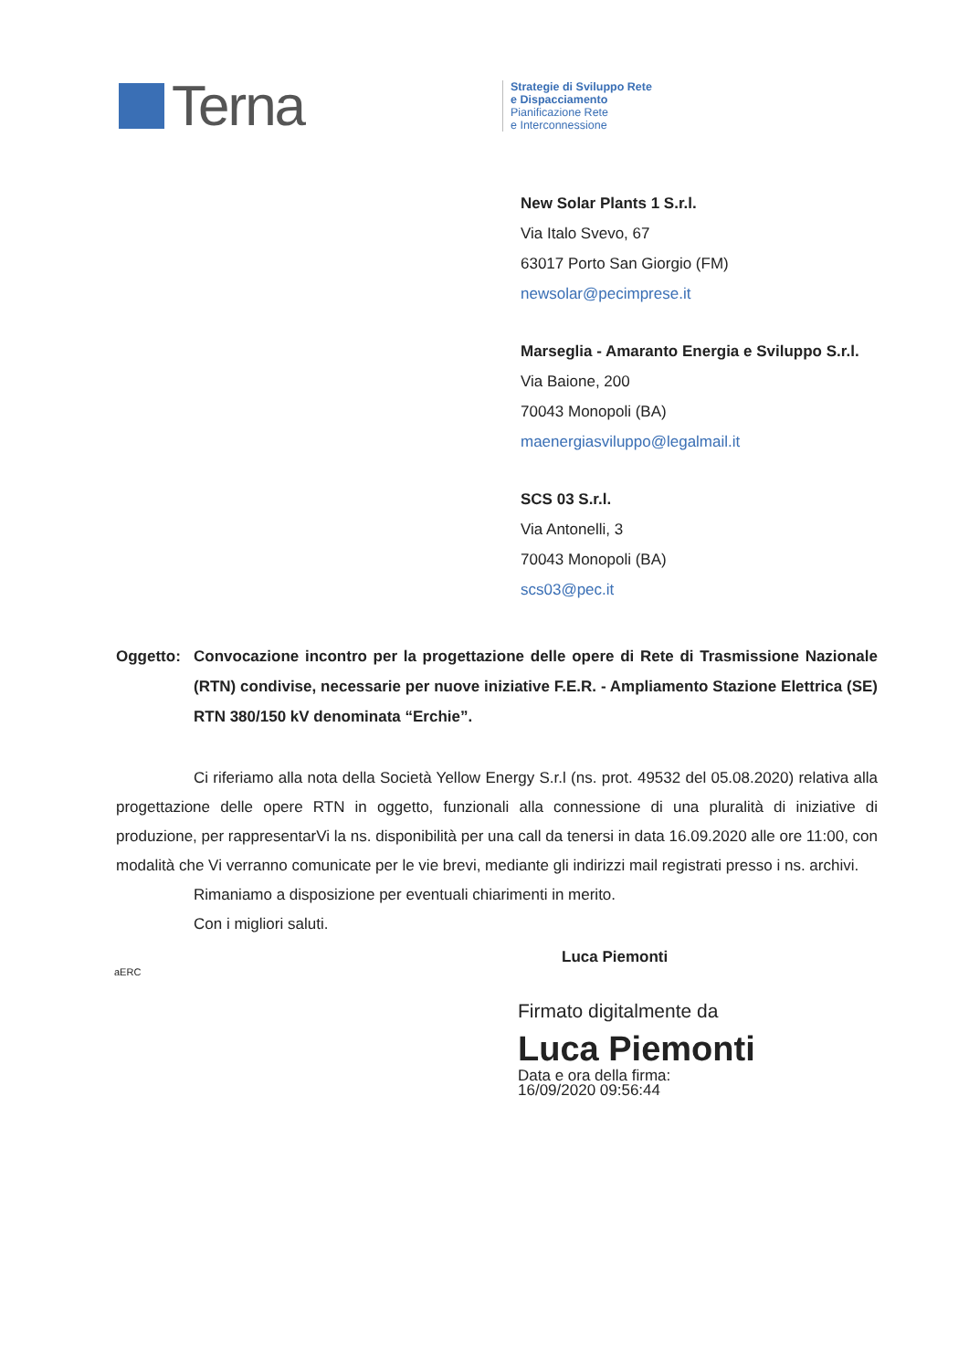Terna
Strategie di Sviluppo Rete
e Dispacciamento
Pianificazione Rete
e Interconnessione
New Solar Plants 1 S.r.l.
Via Italo Svevo, 67
63017 Porto San Giorgio (FM)
newsolar@pecimprese.it
Marseglia - Amaranto Energia e Sviluppo S.r.l.
Via Baione, 200
70043 Monopoli (BA)
maenergiasviluppo@legalmail.it
SCS 03 S.r.l.
Via Antonelli, 3
70043 Monopoli (BA)
scs03@pec.it
Oggetto: Convocazione incontro per la progettazione delle opere di Rete di Trasmissione Nazionale (RTN) condivise, necessarie per nuove iniziative F.E.R. - Ampliamento Stazione Elettrica (SE) RTN 380/150 kV denominata “Erchie”.
Ci riferiamo alla nota della Società Yellow Energy S.r.l (ns. prot. 49532 del 05.08.2020) relativa alla progettazione delle opere RTN in oggetto, funzionali alla connessione di una pluralità di iniziative di produzione, per rappresentarVi la ns. disponibilità per una call da tenersi in data 16.09.2020 alle ore 11:00, con modalità che Vi verranno comunicate per le vie brevi, mediante gli indirizzi mail registrati presso i ns. archivi.
Rimaniamo a disposizione per eventuali chiarimenti in merito.
Con i migliori saluti.
Luca Piemonti
aERC
Firmato digitalmente da
Luca Piemonti
Data e ora della firma:
16/09/2020 09:56:44